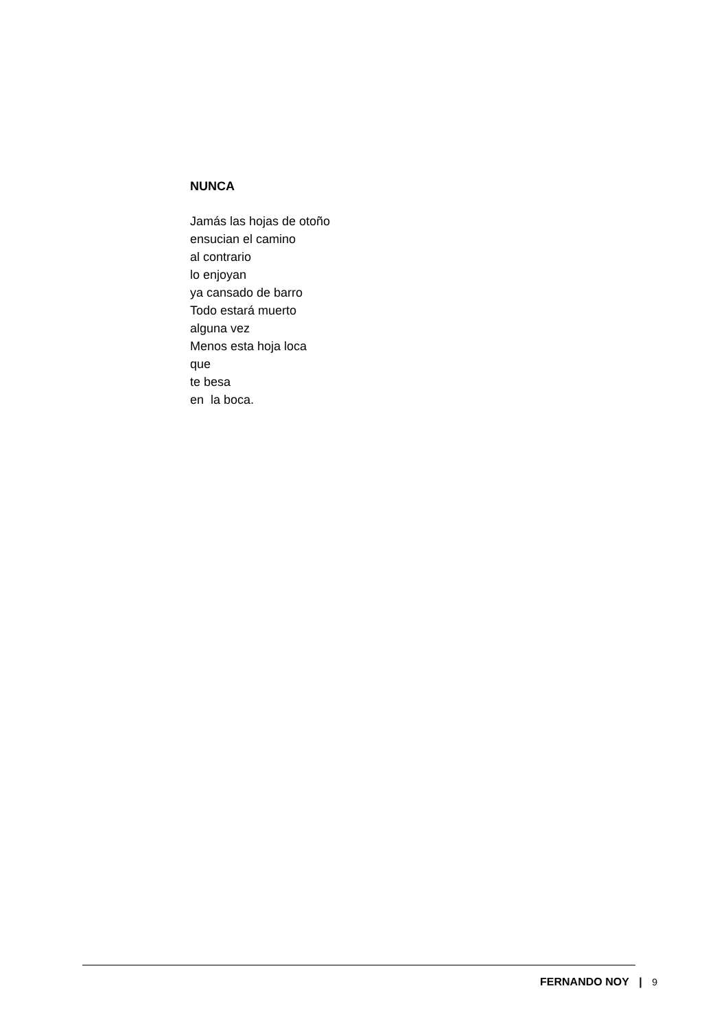NUNCA
Jamás las hojas de otoño
ensucian el camino
al contrario
lo enjoyan
ya cansado de barro
Todo estará muerto
alguna vez
Menos esta hoja loca
que
te besa
en la boca.
FERNANDO NOY | 9